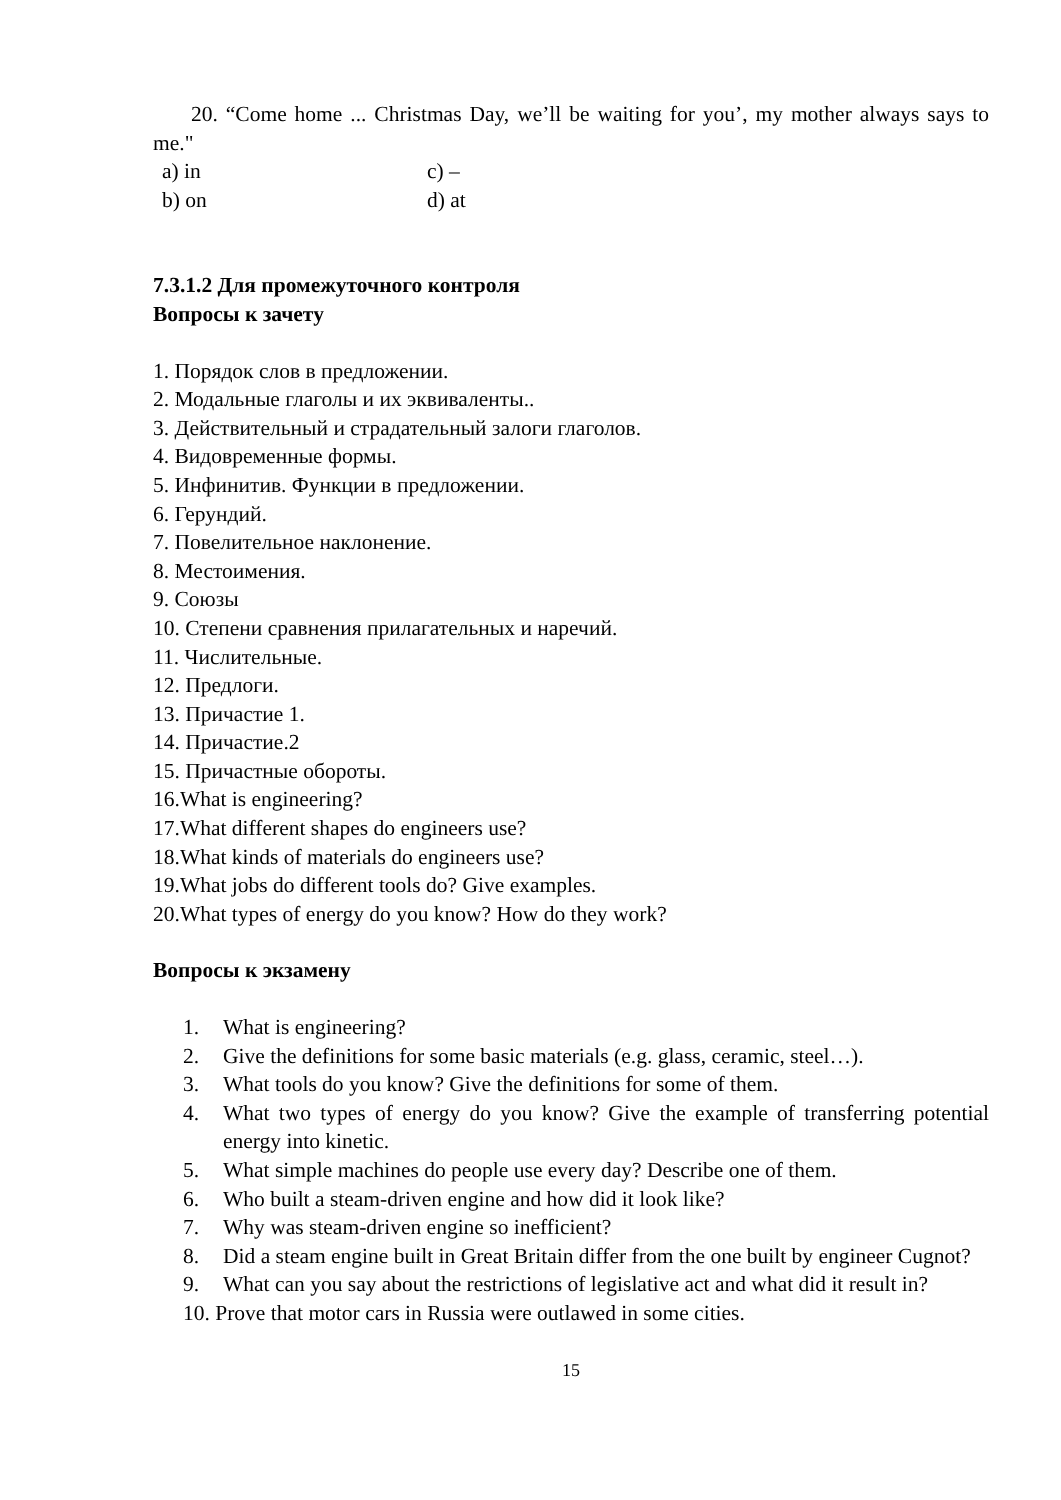20. “Come home ... Christmas Day, we’ll be waiting for you’, my mother always says to me."
a) in c) – b) on d) at
7.3.1.2 Для промежуточного контроля
Вопросы к зачету
1. Порядок слов в предложении.
2. Модальные глаголы и их эквиваленты..
3. Действительный и страдательный залоги глаголов.
4. Видовременные формы.
5. Инфинитив. Функции в предложении.
6. Герундий.
7. Повелительное наклонение.
8. Местоимения.
9. Союзы
10. Степени сравнения прилагательных и наречий.
11. Числительные.
12. Предлоги.
13. Причастие 1.
14. Причастие.2
15. Причастные обороты.
16.What is engineering?
17.What different shapes do engineers use?
18.What kinds of materials do engineers use?
19.What jobs do different tools do? Give examples.
20.What types of energy do you know? How do they work?
Вопросы к экзамену
1. What is engineering?
2. Give the definitions for some basic materials (e.g. glass, ceramic, steel…).
3. What tools do you know? Give the definitions for some of them.
4. What two types of energy do you know? Give the example of transferring potential energy into kinetic.
5. What simple machines do people use every day? Describe one of them.
6. Who built a steam-driven engine and how did it look like?
7. Why was steam-driven engine so inefficient?
8. Did a steam engine built in Great Britain differ from the one built by engineer Cugnot?
9. What can you say about the restrictions of legislative act and what did it result in?
10. Prove that motor cars in Russia were outlawed in some cities.
15